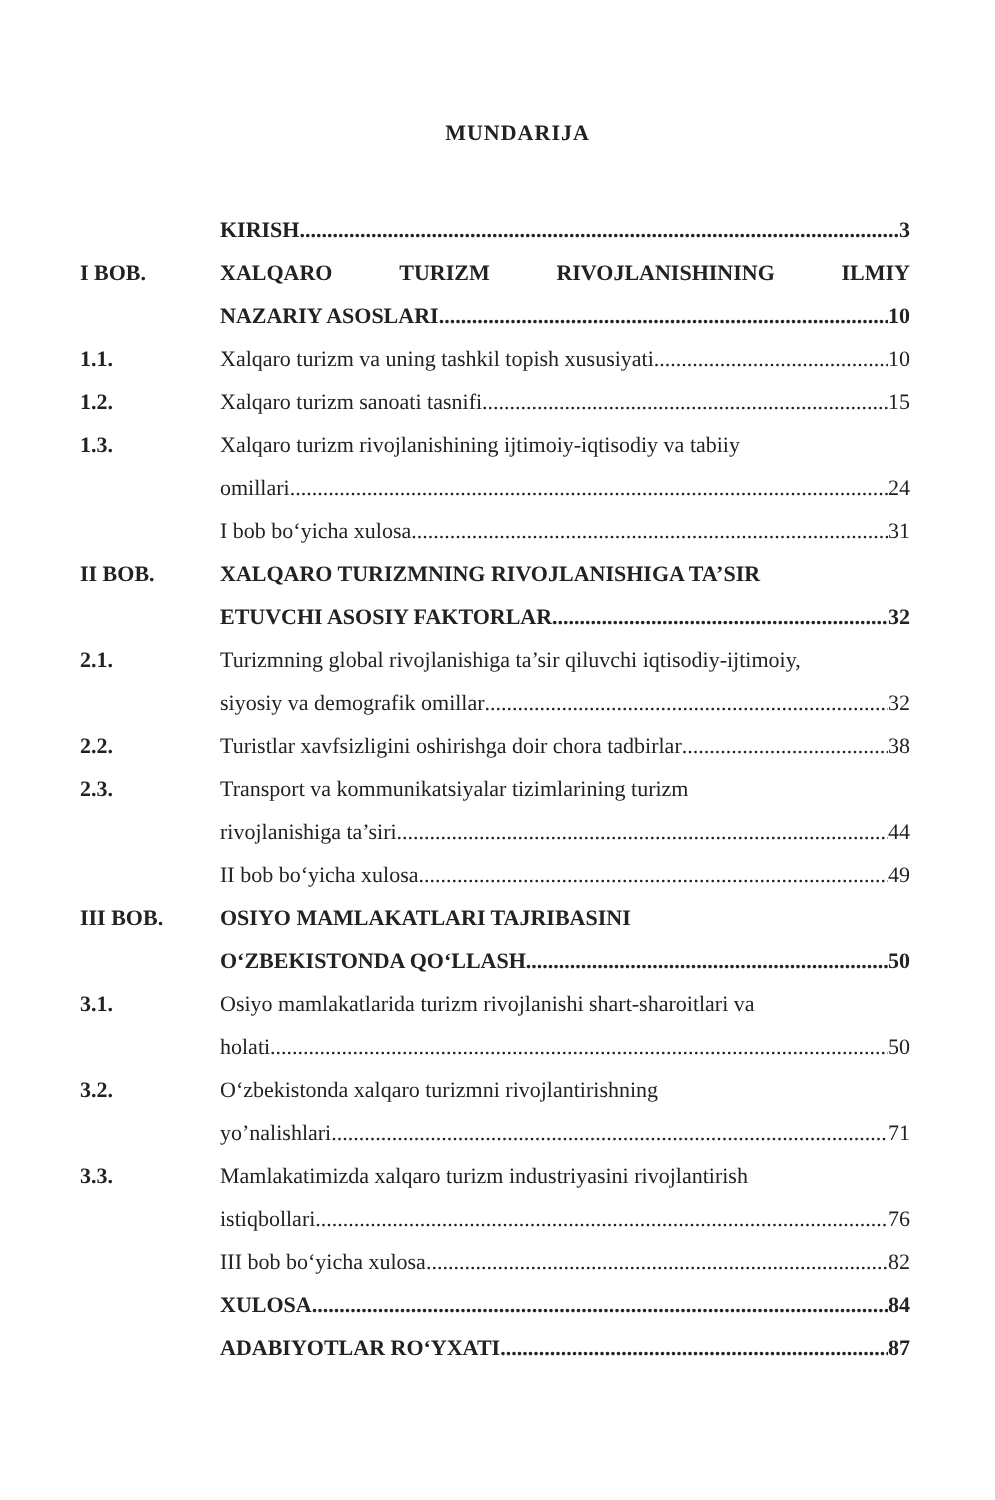MUNDARIJA
KIRISH 3
I BOB. XALQARO TURIZM RIVOJLANISHINING ILMIY
NAZARIY ASOSLARI 10
1.1. Xalqaro turizm va uning tashkil topish xususiyati 10
1.2. Xalqaro turizm sanoati tasnifi 15
1.3.
Xalqaro turizm rivojlanishining ijtimoiy-iqtisodiy va tabiiy
omillari 24
I bob bo‘yicha xulosa 31
II BOB. XALQARO TURIZMNING RIVOJLANISHIGA TA’SIR
ETUVCHI ASOSIY FAKTORLAR 32
2.1.
Turizmning global rivojlanishiga ta’sir qiluvchi iqtisodiy-ijtimoiy,
siyosiy va demografik omillar 32
2.2.
Turistlar xavfsizligini oshirishga doir chora tadbirlar 38
2.3. Transport va kommunikatsiyalar tizimlarining turizm
rivojlanishiga ta’siri 44
II bob bo‘yicha xulosa 49
III BOB. OSIYO MAMLAKATLARI TAJRIBASINI
O‘ZBEKISTONDA QO‘LLASH 50
3.1.
Osiyo mamlakatlarida turizm rivojlanishi shart-sharoitlari va
holati 50
3.2. O‘zbekistonda xalqaro turizmni rivojlantirishning
yo’nalishlari 71
3.3.
Mamlakatimizda xalqaro turizm industriyasini rivojlantirish
istiqbollari 76
III bob bo‘yicha xulosa 82
XULOSA 84
ADABIYOTLAR RO‘YXATI 87